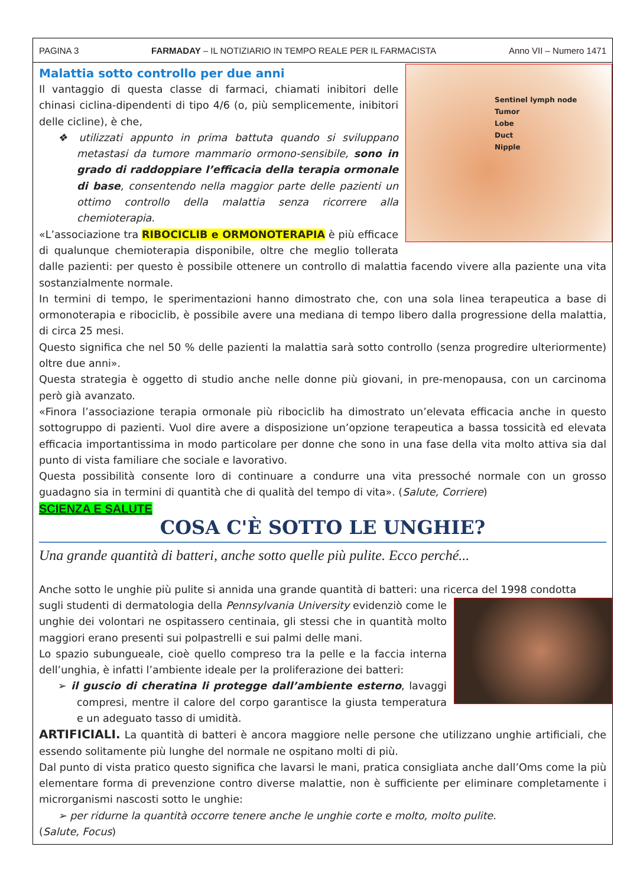PAGINA 3 FARMADAY – IL NOTIZIARIO IN TEMPO REALE PER IL FARMACISTA Anno VII – Numero 1471
Malattia sotto controllo per due anni
Sentinel lymph node
Tumor
Lobe
Duct
Nipple
Il vantaggio di questa classe di farmaci, chiamati inibitori delle chinasi ciclina-dipendenti di tipo 4/6 (o, più semplicemente, inibitori delle cicline), è che,
❖ utilizzati appunto in prima battuta quando si sviluppano metastasi da tumore mammario ormono-sensibile, sono in grado di raddoppiare l’efficacia della terapia ormonale di base, consentendo nella maggior parte delle pazienti un ottimo controllo della malattia senza ricorrere alla chemioterapia.
«L’associazione tra RIBOCICLIB e ORMONOTERAPIA è più efficace di qualunque chemioterapia disponibile, oltre che meglio tollerata dalle pazienti: per questo è possibile ottenere un controllo di malattia facendo vivere alla paziente una vita sostanzialmente normale.
In termini di tempo, le sperimentazioni hanno dimostrato che, con una sola linea terapeutica a base di ormonoterapia e ribociclib, è possibile avere una mediana di tempo libero dalla progressione della malattia, di circa 25 mesi.
Questo significa che nel 50 % delle pazienti la malattia sarà sotto controllo (senza progredire ulteriormente) oltre due anni».
Questa strategia è oggetto di studio anche nelle donne più giovani, in pre-menopausa, con un carcinoma però già avanzato.
«Finora l’associazione terapia ormonale più ribociclib ha dimostrato un’elevata efficacia anche in questo sottogruppo di pazienti. Vuol dire avere a disposizione un’opzione terapeutica a bassa tossicità ed elevata efficacia importantissima in modo particolare per donne che sono in una fase della vita molto attiva sia dal punto di vista familiare che sociale e lavorativo.
Questa possibilità consente loro di continuare a condurre una vita pressoché normale con un grosso guadagno sia in termini di quantità che di qualità del tempo di vita». (Salute, Corriere)
SCIENZA E SALUTE
COSA C'È SOTTO LE UNGHIE?
Una grande quantità di batteri, anche sotto quelle più pulite. Ecco perché...
Anche sotto le unghie più pulite si annida una grande quantità di batteri: una ricerca del 1998 condotta
sugli studenti di dermatologia della Pennsylvania University evidenziò come le unghie dei volontari ne ospitassero centinaia, gli stessi che in quantità molto maggiori erano presenti sui polpastrelli e sui palmi delle mani.
Lo spazio subungueale, cioè quello compreso tra la pelle e la faccia interna dell’unghia, è infatti l’ambiente ideale per la proliferazione dei batteri:
➢ il guscio di cheratina li protegge dall’ambiente esterno, lavaggi compresi, mentre il calore del corpo garantisce la giusta temperatura e un adeguato tasso di umidità.
ARTIFICIALI. La quantità di batteri è ancora maggiore nelle persone che utilizzano unghie artificiali, che essendo solitamente più lunghe del normale ne ospitano molti di più.
Dal punto di vista pratico questo significa che lavarsi le mani, pratica consigliata anche dall’Oms come la più elementare forma di prevenzione contro diverse malattie, non è sufficiente per eliminare completamente i microrganismi nascosti sotto le unghie:
➢ per ridurne la quantità occorre tenere anche le unghie corte e molto, molto pulite.
(Salute, Focus)